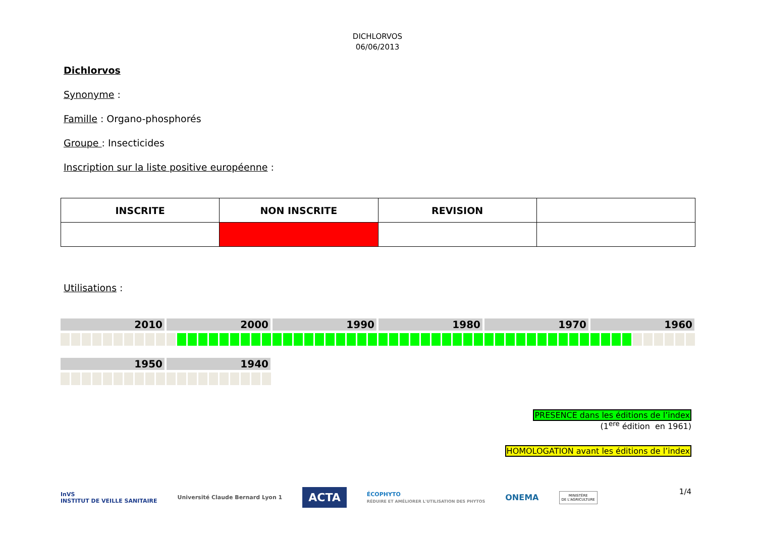DICHLORVOS
06/06/2013
Dichlorvos
Synonyme :
Famille : Organo-phosphorés
Groupe : Insecticides
Inscription sur la liste positive européenne :
| INSCRITE | NON INSCRITE | REVISION | |
| --- | --- | --- | --- |
Utilisations :
2010 2000 1990 1980 1970 1960
1950 1940
PRESENCE dans les éditions de l’index
(1<sup>ere</sup> édition en 1961)
HOMOLOGATION avant les éditions de l’index
InVS
INSTITUT DE VEILLE SANITAIRE
Université Claude Bernard Lyon 1
ACTA
ÉCOPHYTO
RÉDUIRE ET AMÉLIORER L'UTILISATION DES PHYTOS
ONEMA
MINISTÈRE
DE L'AGRICULTURE
1/4